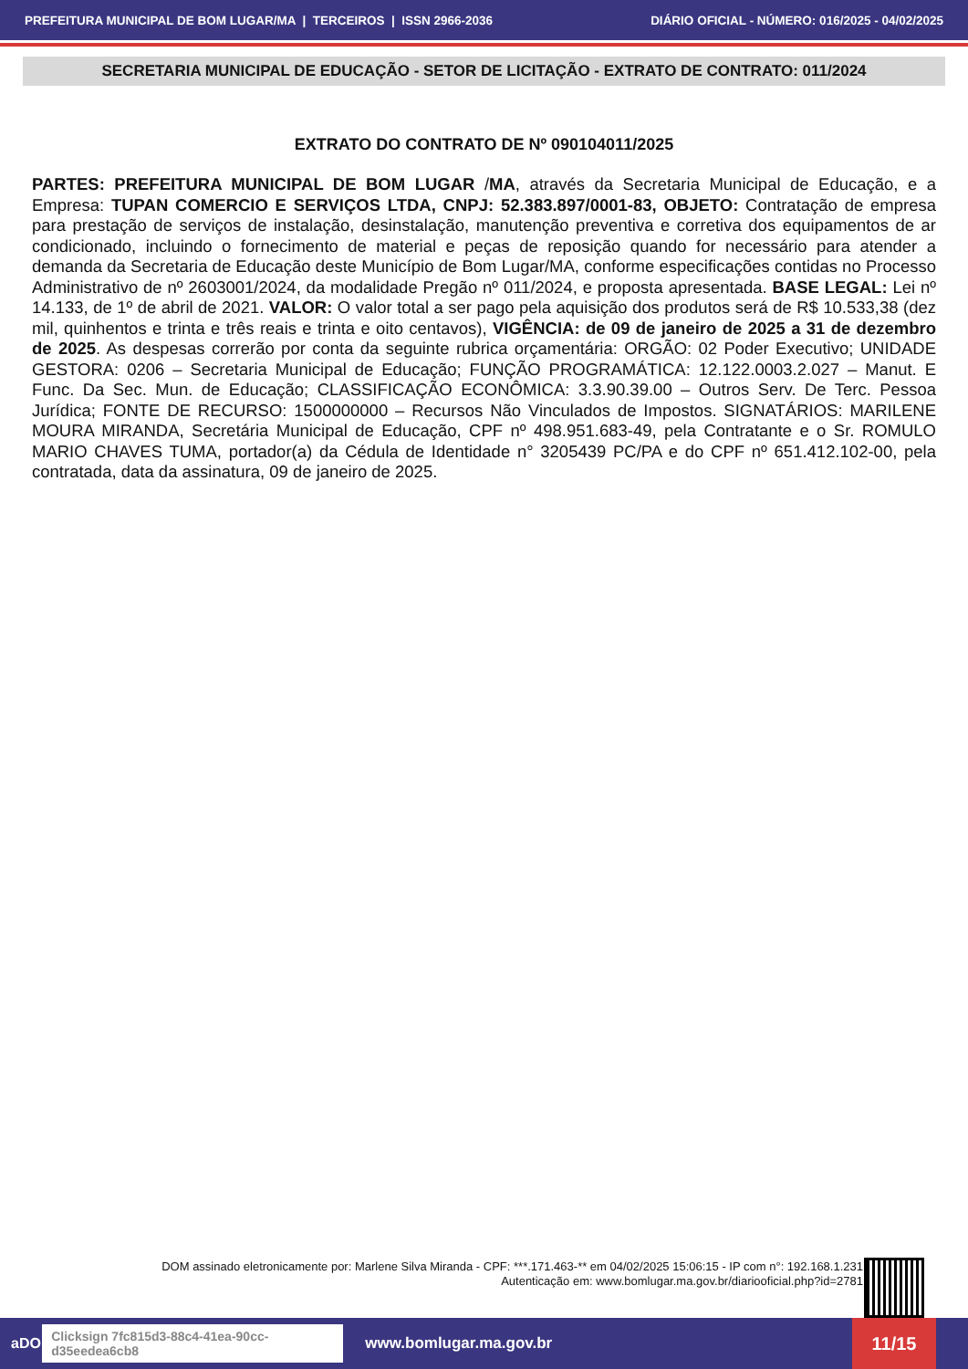PREFEITURA MUNICIPAL DE BOM LUGAR/MA | TERCEIROS | ISSN 2966-2036 DIÁRIO OFICIAL - NÚMERO: 016/2025 - 04/02/2025
SECRETARIA MUNICIPAL DE EDUCAÇÃO - SETOR DE LICITAÇÃO - EXTRATO DE CONTRATO: 011/2024
EXTRATO DO CONTRATO DE Nº 090104011/2025
PARTES: PREFEITURA MUNICIPAL DE BOM LUGAR /MA, através da Secretaria Municipal de Educação, e a Empresa: TUPAN COMERCIO E SERVIÇOS LTDA, CNPJ: 52.383.897/0001-83, OBJETO: Contratação de empresa para prestação de serviços de instalação, desinstalação, manutenção preventiva e corretiva dos equipamentos de ar condicionado, incluindo o fornecimento de material e peças de reposição quando for necessário para atender a demanda da Secretaria de Educação deste Município de Bom Lugar/MA, conforme especificações contidas no Processo Administrativo de nº 2603001/2024, da modalidade Pregão nº 011/2024, e proposta apresentada. BASE LEGAL: Lei nº 14.133, de 1º de abril de 2021. VALOR: O valor total a ser pago pela aquisição dos produtos será de R$ 10.533,38 (dez mil, quinhentos e trinta e três reais e trinta e oito centavos), VIGÊNCIA: de 09 de janeiro de 2025 a 31 de dezembro de 2025. As despesas correrão por conta da seguinte rubrica orçamentária: ORGÃO: 02 Poder Executivo; UNIDADE GESTORA: 0206 – Secretaria Municipal de Educação; FUNÇÃO PROGRAMÁTICA: 12.122.0003.2.027 – Manut. E Func. Da Sec. Mun. de Educação; CLASSIFICAÇÃO ECONÔMICA: 3.3.90.39.00 – Outros Serv. De Terc. Pessoa Jurídica; FONTE DE RECURSO: 1500000000 – Recursos Não Vinculados de Impostos. SIGNATÁRIOS: MARILENE MOURA MIRANDA, Secretária Municipal de Educação, CPF nº 498.951.683-49, pela Contratante e o Sr. ROMULO MARIO CHAVES TUMA, portador(a) da Cédula de Identidade n° 3205439 PC/PA e do CPF nº 651.412.102-00, pela contratada, data da assinatura, 09 de janeiro de 2025.
DOM assinado eletronicamente por: Marlene Silva Miranda - CPF: ***.171.463-** em 04/02/2025 15:06:15 - IP com n°: 192.168.1.231
Autenticação em: www.bomlugar.ma.gov.br/diariooficial.php?id=2781
aDOM Clicksign 7fc815d3-88c4-41ea-90cc-d35eedea6cb8 www.bomlugar.ma.gov.br 11/15